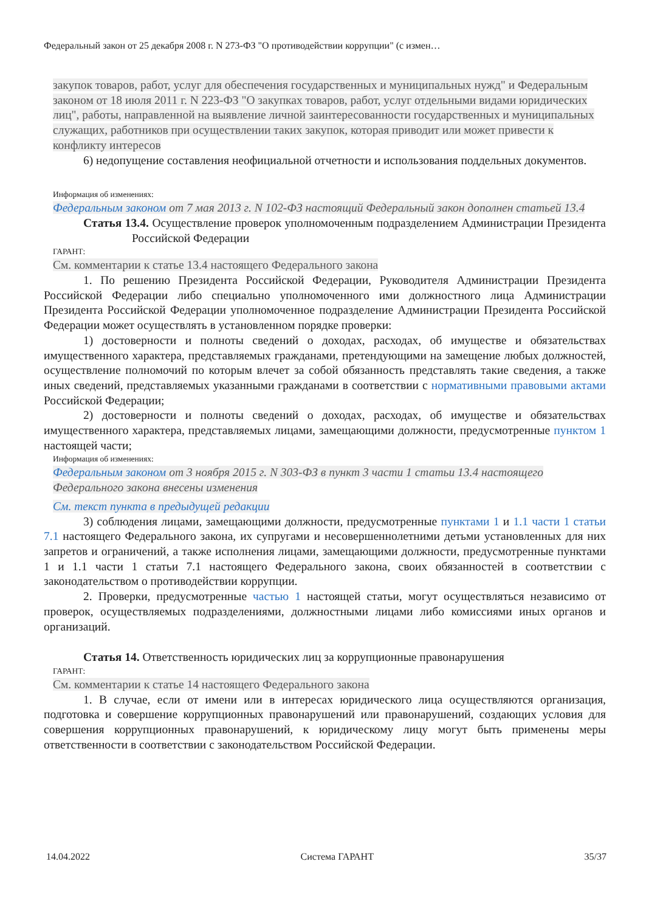Федеральный закон от 25 декабря 2008 г. N 273-ФЗ "О противодействии коррупции" (с измен…
закупок товаров, работ, услуг для обеспечения государственных и муниципальных нужд" и Федеральным законом от 18 июля 2011 г. N 223-ФЗ "О закупках товаров, работ, услуг отдельными видами юридических лиц", работы, направленной на выявление личной заинтересованности государственных и муниципальных служащих, работников при осуществлении таких закупок, которая приводит или может привести к конфликту интересов
6) недопущение составления неофициальной отчетности и использования поддельных документов.
Информация об изменениях:
Федеральным законом от 7 мая 2013 г. N 102-ФЗ настоящий Федеральный закон дополнен статьей 13.4
Статья 13.4. Осуществление проверок уполномоченным подразделением Администрации Президента Российской Федерации
ГАРАНТ:
См. комментарии к статье 13.4 настоящего Федерального закона
1. По решению Президента Российской Федерации, Руководителя Администрации Президента Российской Федерации либо специально уполномоченного ими должностного лица Администрации Президента Российской Федерации уполномоченное подразделение Администрации Президента Российской Федерации может осуществлять в установленном порядке проверки:
1) достоверности и полноты сведений о доходах, расходах, об имуществе и обязательствах имущественного характера, представляемых гражданами, претендующими на замещение любых должностей, осуществление полномочий по которым влечет за собой обязанность представлять такие сведения, а также иных сведений, представляемых указанными гражданами в соответствии с нормативными правовыми актами Российской Федерации;
2) достоверности и полноты сведений о доходах, расходах, об имуществе и обязательствах имущественного характера, представляемых лицами, замещающими должности, предусмотренные пунктом 1 настоящей части;
Информация об изменениях:
Федеральным законом от 3 ноября 2015 г. N 303-ФЗ в пункт 3 части 1 статьи 13.4 настоящего Федерального закона внесены изменения
См. текст пункта в предыдущей редакции
3) соблюдения лицами, замещающими должности, предусмотренные пунктами 1 и 1.1 части 1 статьи 7.1 настоящего Федерального закона, их супругами и несовершеннолетними детьми установленных для них запретов и ограничений, а также исполнения лицами, замещающими должности, предусмотренные пунктами 1 и 1.1 части 1 статьи 7.1 настоящего Федерального закона, своих обязанностей в соответствии с законодательством о противодействии коррупции.
2. Проверки, предусмотренные частью 1 настоящей статьи, могут осуществляться независимо от проверок, осуществляемых подразделениями, должностными лицами либо комиссиями иных органов и организаций.
Статья 14. Ответственность юридических лиц за коррупционные правонарушения
ГАРАНТ:
См. комментарии к статье 14 настоящего Федерального закона
1. В случае, если от имени или в интересах юридического лица осуществляются организация, подготовка и совершение коррупционных правонарушений или правонарушений, создающих условия для совершения коррупционных правонарушений, к юридическому лицу могут быть применены меры ответственности в соответствии с законодательством Российской Федерации.
14.04.2022 Система ГАРАНТ 35/37